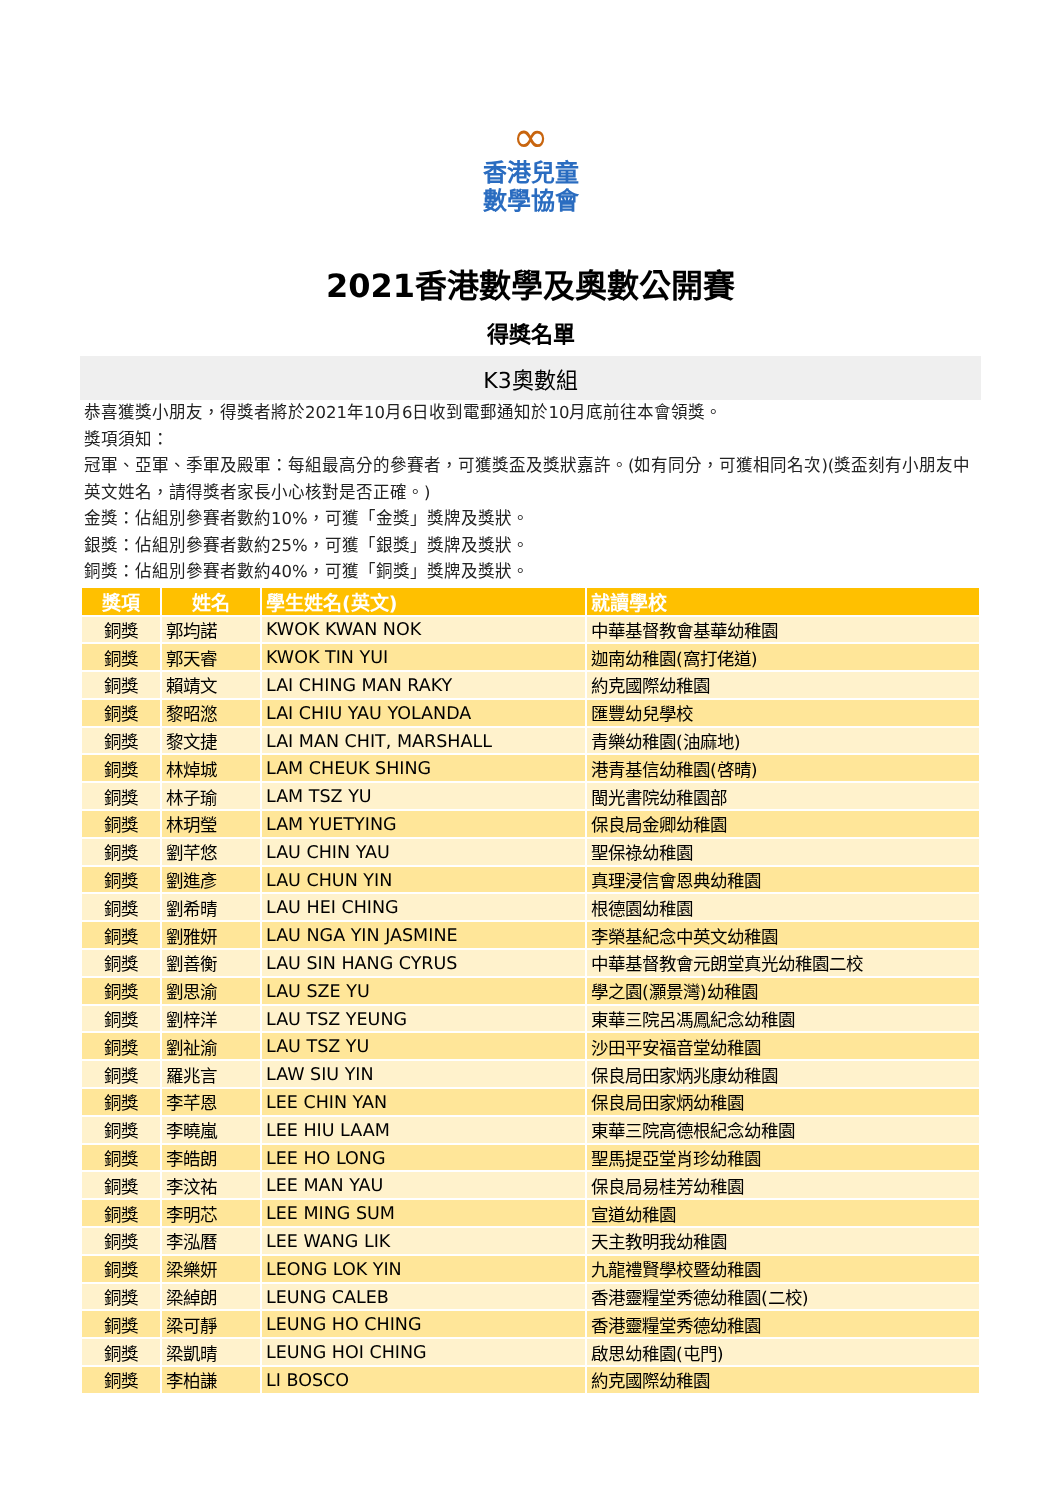∞
香港兒童
數學協會
2021香港數學及奧數公開賽
得獎名單
K3奧數組
恭喜獲獎小朋友，得獎者將於2021年10月6日收到電郵通知於10月底前往本會領獎。
獎項須知：
冠軍、亞軍、季軍及殿軍：每組最高分的參賽者，可獲獎盃及獎狀嘉許。(如有同分，可獲相同名次)(獎盃刻有小朋友中英文姓名，請得獎者家長小心核對是否正確。)
金獎：佔組別參賽者數約10%，可獲「金獎」獎牌及獎狀。
銀獎：佔組別參賽者數約25%，可獲「銀獎」獎牌及獎狀。
銅獎：佔組別參賽者數約40%，可獲「銅獎」獎牌及獎狀。
| 獎項 | 姓名 | 學生姓名(英文) | 就讀學校 |
| --- | --- | --- | --- |
| 銅獎 | 郭均諾 | KWOK KWAN NOK | 中華基督教會基華幼稚園 |
| 銅獎 | 郭天睿 | KWOK TIN YUI | 迦南幼稚園(窩打佬道) |
| 銅獎 | 賴靖文 | LAI CHING MAN RAKY | 約克國際幼稚園 |
| 銅獎 | 黎昭滺 | LAI CHIU YAU YOLANDA | 匯豐幼兒學校 |
| 銅獎 | 黎文捷 | LAI MAN CHIT, MARSHALL | 青樂幼稚園(油麻地) |
| 銅獎 | 林焯城 | LAM CHEUK SHING | 港青基信幼稚園(啓晴) |
| 銅獎 | 林子瑜 | LAM TSZ YU | 閩光書院幼稚園部 |
| 銅獎 | 林玥瑩 | LAM YUETYING | 保良局金卿幼稚園 |
| 銅獎 | 劉芊悠 | LAU CHIN YAU | 聖保祿幼稚園 |
| 銅獎 | 劉進彥 | LAU CHUN YIN | 真理浸信會恩典幼稚園 |
| 銅獎 | 劉希晴 | LAU HEI CHING | 根德園幼稚園 |
| 銅獎 | 劉雅妍 | LAU NGA YIN JASMINE | 李榮基紀念中英文幼稚園 |
| 銅獎 | 劉善衡 | LAU SIN HANG CYRUS | 中華基督教會元朗堂真光幼稚園二校 |
| 銅獎 | 劉思渝 | LAU SZE YU | 學之園(灝景灣)幼稚園 |
| 銅獎 | 劉梓洋 | LAU TSZ YEUNG | 東華三院呂馮鳳紀念幼稚園 |
| 銅獎 | 劉祉渝 | LAU TSZ YU | 沙田平安福音堂幼稚園 |
| 銅獎 | 羅兆言 | LAW SIU YIN | 保良局田家炳兆康幼稚園 |
| 銅獎 | 李芊恩 | LEE CHIN YAN | 保良局田家炳幼稚園 |
| 銅獎 | 李曉嵐 | LEE HIU LAAM | 東華三院高德根紀念幼稚園 |
| 銅獎 | 李皓朗 | LEE HO LONG | 聖馬提亞堂肖珍幼稚園 |
| 銅獎 | 李汶祐 | LEE MAN YAU | 保良局易桂芳幼稚園 |
| 銅獎 | 李明芯 | LEE MING SUM | 宣道幼稚園 |
| 銅獎 | 李泓曆 | LEE WANG LIK | 天主教明我幼稚園 |
| 銅獎 | 梁樂妍 | LEONG LOK YIN | 九龍禮賢學校暨幼稚園 |
| 銅獎 | 梁綽朗 | LEUNG CALEB | 香港靈糧堂秀德幼稚園(二校) |
| 銅獎 | 梁可靜 | LEUNG HO CHING | 香港靈糧堂秀德幼稚園 |
| 銅獎 | 梁凱晴 | LEUNG HOI CHING | 啟思幼稚園(屯門) |
| 銅獎 | 李柏謙 | LI BOSCO | 約克國際幼稚園 |